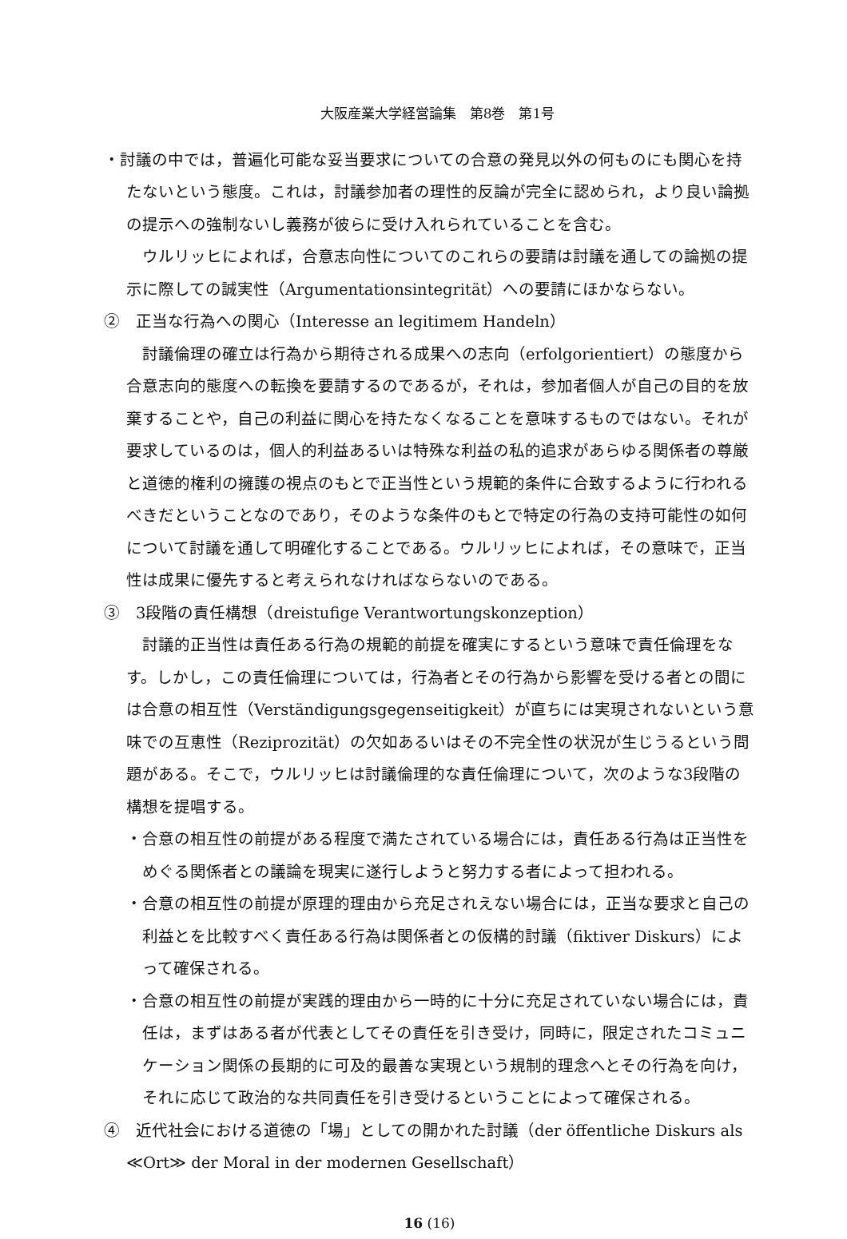大阪産業大学経営論集　第8巻　第1号
・討議の中では，普遍化可能な妥当要求についての合意の発見以外の何ものにも関心を持たないという態度。これは，討議参加者の理性的反論が完全に認められ，より良い論拠の提示への強制ないし義務が彼らに受け入れられていることを含む。
ウルリッヒによれば，合意志向性についてのこれらの要請は討議を通しての論拠の提示に際しての誠実性（Argumentationsintegrität）への要請にほかならない。
②　正当な行為への関心（Interesse an legitimem Handeln）
討議倫理の確立は行為から期待される成果への志向（erfolgorientiert）の態度から合意志向的態度への転換を要請するのであるが，それは，参加者個人が自己の目的を放棄することや，自己の利益に関心を持たなくなることを意味するものではない。それが要求しているのは，個人的利益あるいは特殊な利益の私的追求があらゆる関係者の尊厳と道徳的権利の擁護の視点のもとで正当性という規範的条件に合致するように行われるべきだということなのであり，そのような条件のもとで特定の行為の支持可能性の如何について討議を通して明確化することである。ウルリッヒによれば，その意味で，正当性は成果に優先すると考えられなければならないのである。
③　3段階の責任構想（dreistufige Verantwortungskonzeption）
討議的正当性は責任ある行為の規範的前提を確実にするという意味で責任倫理をなす。しかし，この責任倫理については，行為者とその行為から影響を受ける者との間には合意の相互性（Verständigungsgegenseitigkeit）が直ちには実現されないという意味での互恵性（Reziprozität）の欠如あるいはその不完全性の状況が生じうるという問題がある。そこで，ウルリッヒは討議倫理的な責任倫理について，次のような3段階の構想を提唱する。
・合意の相互性の前提がある程度で満たされている場合には，責任ある行為は正当性をめぐる関係者との議論を現実に遂行しようと努力する者によって担われる。
・合意の相互性の前提が原理的理由から充足されえない場合には，正当な要求と自己の利益とを比較すべく責任ある行為は関係者との仮構的討議（fiktiver Diskurs）によって確保される。
・合意の相互性の前提が実践的理由から一時的に十分に充足されていない場合には，責任は，まずはある者が代表としてその責任を引き受け，同時に，限定されたコミュニケーション関係の長期的に可及的最善な実現という規制的理念へとその行為を向け，それに応じて政治的な共同責任を引き受けるということによって確保される。
④　近代社会における道徳の「場」としての開かれた討議（der öffentliche Diskurs als ≪Ort≫ der Moral in der modernen Gesellschaft）
16 (16)